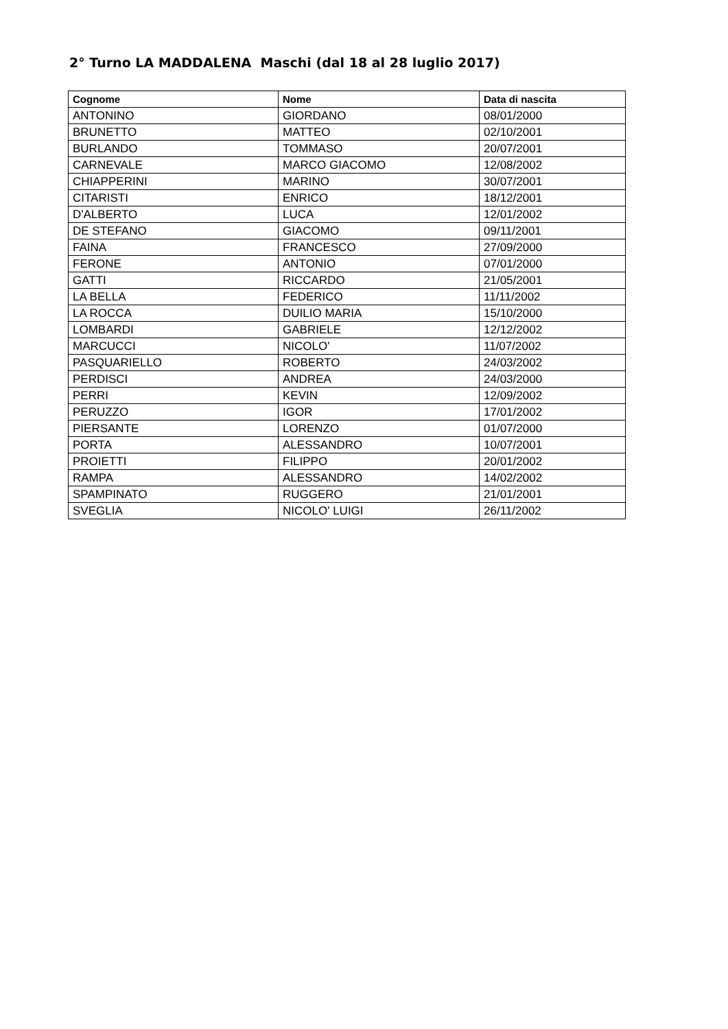2° Turno LA MADDALENA Maschi (dal 18 al 28 luglio 2017)
| Cognome | Nome | Data di nascita |
| --- | --- | --- |
| ANTONINO | GIORDANO | 08/01/2000 |
| BRUNETTO | MATTEO | 02/10/2001 |
| BURLANDO | TOMMASO | 20/07/2001 |
| CARNEVALE | MARCO GIACOMO | 12/08/2002 |
| CHIAPPERINI | MARINO | 30/07/2001 |
| CITARISTI | ENRICO | 18/12/2001 |
| D'ALBERTO | LUCA | 12/01/2002 |
| DE STEFANO | GIACOMO | 09/11/2001 |
| FAINA | FRANCESCO | 27/09/2000 |
| FERONE | ANTONIO | 07/01/2000 |
| GATTI | RICCARDO | 21/05/2001 |
| LA BELLA | FEDERICO | 11/11/2002 |
| LA ROCCA | DUILIO MARIA | 15/10/2000 |
| LOMBARDI | GABRIELE | 12/12/2002 |
| MARCUCCI | NICOLO' | 11/07/2002 |
| PASQUARIELLO | ROBERTO | 24/03/2002 |
| PERDISCI | ANDREA | 24/03/2000 |
| PERRI | KEVIN | 12/09/2002 |
| PERUZZO | IGOR | 17/01/2002 |
| PIERSANTE | LORENZO | 01/07/2000 |
| PORTA | ALESSANDRO | 10/07/2001 |
| PROIETTI | FILIPPO | 20/01/2002 |
| RAMPA | ALESSANDRO | 14/02/2002 |
| SPAMPINATO | RUGGERO | 21/01/2001 |
| SVEGLIA | NICOLO' LUIGI | 26/11/2002 |